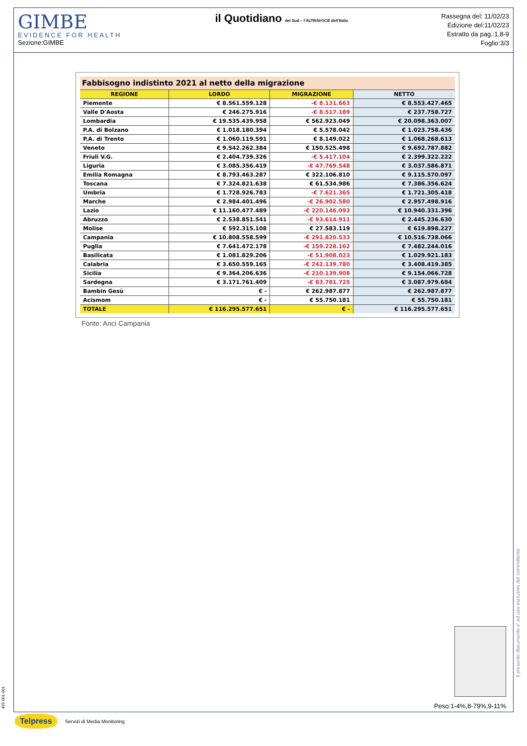GIMBE
EVIDENCE FOR HEALTH
Sezione:GIMBE
il Quotidiano del Sud – l'ALTRAVOCE dell'Italia
Rassegna del: 11/02/23
Edizione del:11/02/23
Estratto da pag.:1,8-9
Foglio:3/3
| Fabbisogno indistinto 2021 al netto della migrazione | | | |
| --- | --- | --- | --- |
| REGIONE | LORDO | MIGRAZIONE | NETTO |
| Piemonte | € 8.561.559.128 | -€ 8.131.663 | € 8.553.427.465 |
| Valle D'Aosta | € 246.275.916 | -€ 8.517.189 | € 237.758.727 |
| Lombardia | € 19.535.439.958 | € 562.923.049 | € 20.098.363.007 |
| P.A. di Bolzano | € 1.018.180.394 | € 5.578.042 | € 1.023.758.436 |
| P.A. di Trento | € 1.060.119.591 | € 8.149.022 | € 1.068.268.613 |
| Veneto | € 9.542.262.384 | € 150.525.498 | € 9.692.787.882 |
| Friuli V.G. | € 2.404.739.326 | -€ 5.417.104 | € 2.399.322.222 |
| Liguria | € 3.085.356.419 | -€ 47.769.548 | € 3.037.586.871 |
| Emilia Romagna | € 8.793.463.287 | € 322.106.810 | € 9.115.570.097 |
| Toscana | € 7.324.821.638 | € 61.534.986 | € 7.386.356.624 |
| Umbria | € 1.728.926.783 | -€ 7.621.365 | € 1.721.305.418 |
| Marche | € 2.984.401.496 | -€ 26.902.580 | € 2.957.498.916 |
| Lazio | € 11.160.477.489 | -€ 220.146.093 | € 10.940.331.396 |
| Abruzzo | € 2.538.851.541 | -€ 93.614.911 | € 2.445.236.630 |
| Molise | € 592.315.108 | € 27.583.119 | € 619.898.227 |
| Campania | € 10.808.558.599 | -€ 291.820.533 | € 10.516.738.066 |
| Puglia | € 7.641.472.178 | -€ 159.228.162 | € 7.482.244.016 |
| Basilicata | € 1.081.829.206 | -€ 51.908.023 | € 1.029.921.183 |
| Calabria | € 3.650.559.165 | -€ 242.139.780 | € 3.408.419.385 |
| Sicilia | € 9.364.206.636 | -€ 210.139.908 | € 9.154.066.728 |
| Sardegna | € 3.171.761.409 | -€ 83.781.725 | € 3.087.979.684 |
| Bambin Gesù | € - | € 262.987.877 | € 262.987.877 |
| Acismom | € - | € 55.750.181 | € 55.750.181 |
| TOTALE | € 116.295.577.651 | € - | € 116.295.577.651 |
Fonte: Anci Campania
Peso:1-4%,8-79%,9-11%
Telpress Servizi di Media Monitoring
495-001-001
Il presente documento e' ad uso esclusivo del committente.